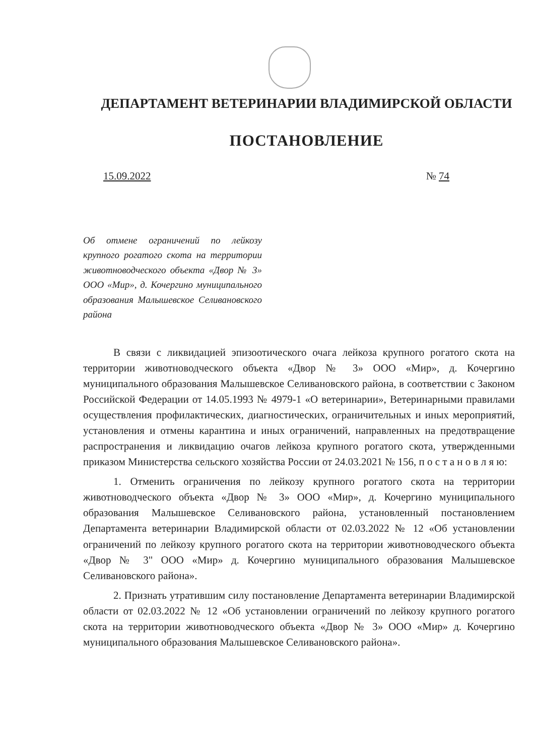ДЕПАРТАМЕНТ ВЕТЕРИНАРИИ ВЛАДИМИРСКОЙ ОБЛАСТИ
ПОСТАНОВЛЕНИЕ
15.09.2022 № 74
Об отмене ограничений по лейкозу крупного рогатого скота на территории животноводческого объекта «Двор № 3» ООО «Мир», д. Кочергино муниципального образования Малышевское Селивановского района
В связи с ликвидацией эпизоотического очага лейкоза крупного рогатого скота на территории животноводческого объекта «Двор № 3» ООО «Мир», д. Кочергино муниципального образования Малышевское Селивановского района, в соответствии с Законом Российской Федерации от 14.05.1993 № 4979-1 «О ветеринарии», Ветеринарными правилами осуществления профилактических, диагностических, ограничительных и иных мероприятий, установления и отмены карантина и иных ограничений, направленных на предотвращение распространения и ликвидацию очагов лейкоза крупного рогатого скота, утвержденными приказом Министерства сельского хозяйства России от 24.03.2021 № 156, п о с т а н о в л я ю:
1. Отменить ограничения по лейкозу крупного рогатого скота на территории животноводческого объекта «Двор № 3» ООО «Мир», д. Кочергино муниципального образования Малышевское Селивановского района, установленный постановлением Департамента ветеринарии Владимирской области от 02.03.2022 № 12 «Об установлении ограничений по лейкозу крупного рогатого скота на территории животноводческого объекта «Двор № 3" ООО «Мир» д. Кочергино муниципального образования Малышевское Селивановского района».
2. Признать утратившим силу постановление Департамента ветеринарии Владимирской области от 02.03.2022 № 12 «Об установлении ограничений по лейкозу крупного рогатого скота на территории животноводческого объекта «Двор № 3» ООО «Мир» д. Кочергино муниципального образования Малышевское Селивановского района».